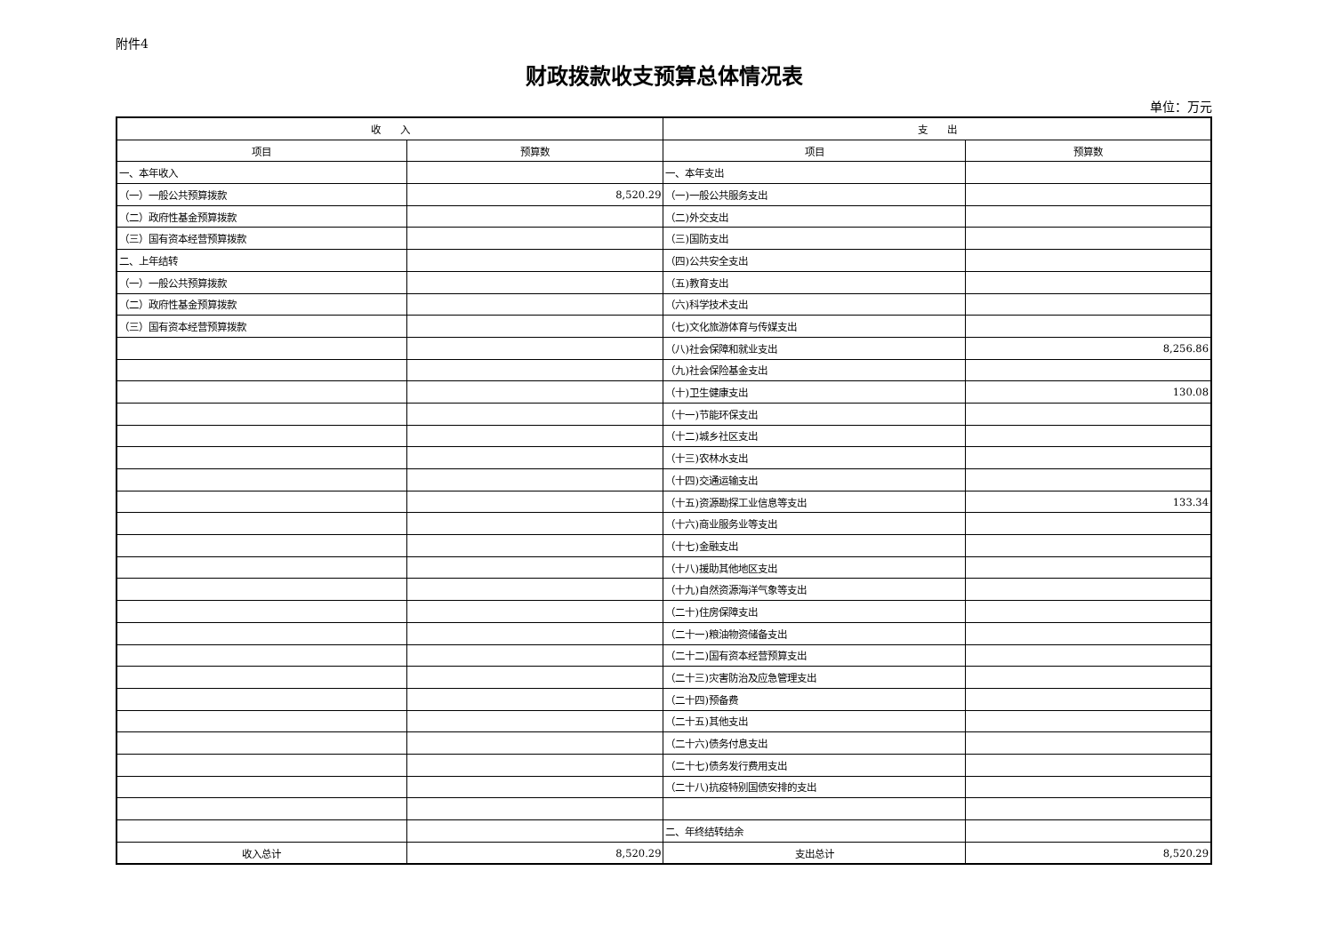附件4
财政拨款收支预算总体情况表
单位：万元
| 收 入 | | 支 出 | |
| --- | --- | --- | --- |
| 项目 | 预算数 | 项目 | 预算数 |
| 一、本年收入 | | 一、本年支出 | |
| （一）一般公共预算拨款 | 8,520.29 | （一)一般公共服务支出 | |
| （二）政府性基金预算拨款 | | （二)外交支出 | |
| （三）国有资本经营预算拨款 | | （三)国防支出 | |
| 二、上年结转 | | （四)公共安全支出 | |
| （一）一般公共预算拨款 | | （五)教育支出 | |
| （二）政府性基金预算拨款 | | （六)科学技术支出 | |
| （三）国有资本经营预算拨款 | | （七)文化旅游体育与传媒支出 | |
| | | （八)社会保障和就业支出 | 8,256.86 |
| | | （九)社会保险基金支出 | |
| | | （十)卫生健康支出 | 130.08 |
| | | （十一)节能环保支出 | |
| | | （十二)城乡社区支出 | |
| | | （十三)农林水支出 | |
| | | （十四)交通运输支出 | |
| | | （十五)资源勘探工业信息等支出 | 133.34 |
| | | （十六)商业服务业等支出 | |
| | | （十七)金融支出 | |
| | | （十八)援助其他地区支出 | |
| | | （十九)自然资源海洋气象等支出 | |
| | | （二十)住房保障支出 | |
| | | （二十一)粮油物资储备支出 | |
| | | （二十二)国有资本经营预算支出 | |
| | | （二十三)灾害防治及应急管理支出 | |
| | | （二十四)预备费 | |
| | | （二十五)其他支出 | |
| | | （二十六)债务付息支出 | |
| | | （二十七)债务发行费用支出 | |
| | | （二十八)抗疫特别国债安排的支出 | |
| | | 二、年终结转结余 | |
| 收入总计 | 8,520.29 | 支出总计 | 8,520.29 |